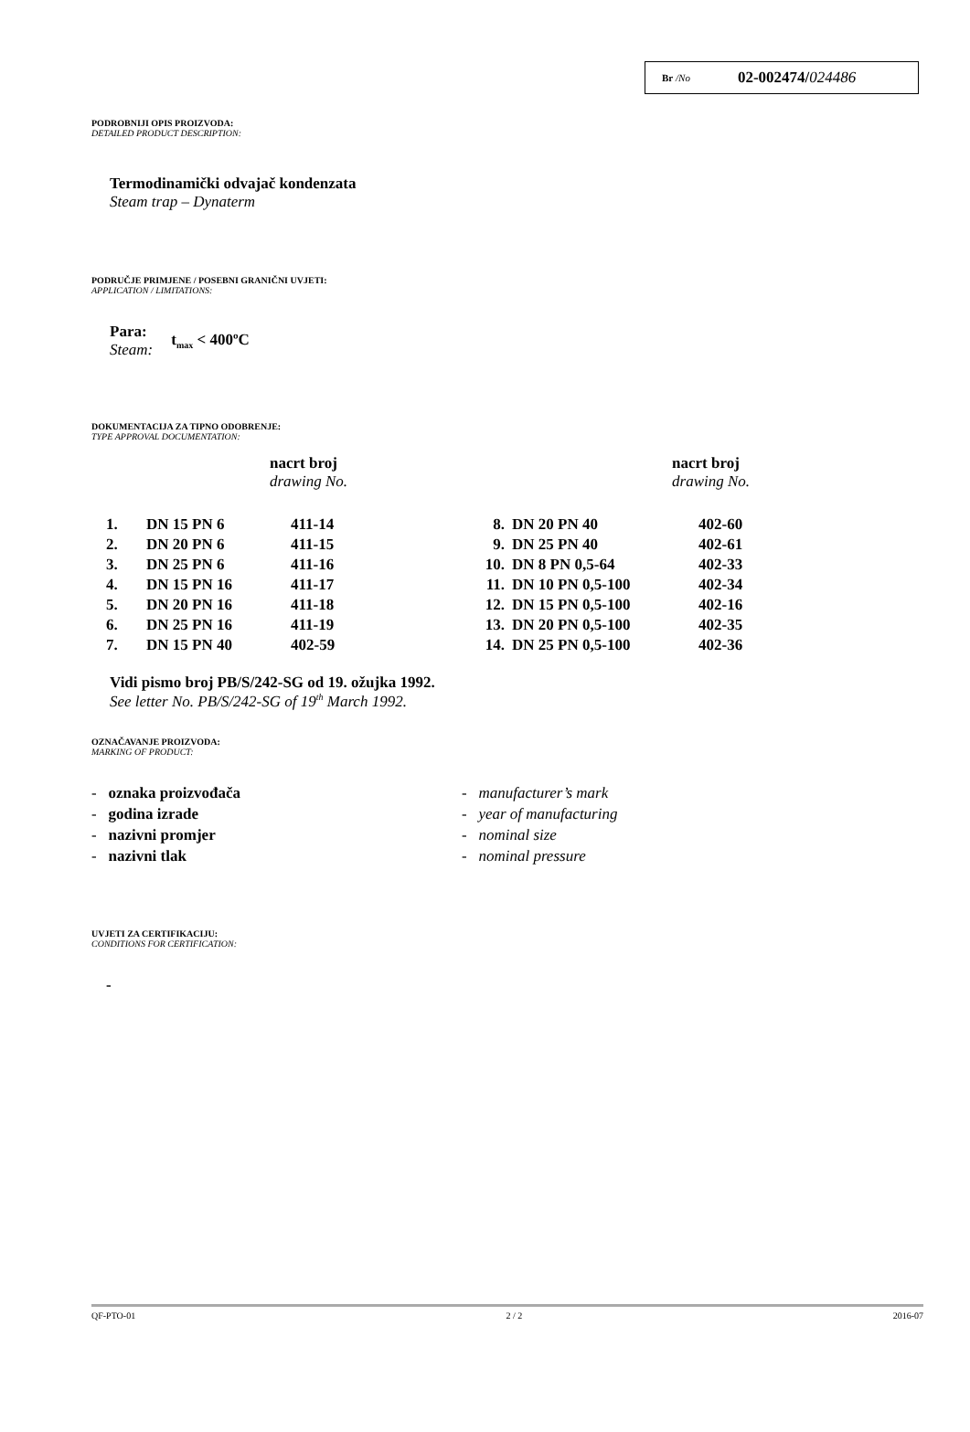Br /No 02-002474/024486
PODROBNIJI OPIS PROIZVODA:
DETAILED PRODUCT DESCRIPTION:
Termodinamički odvajač kondenzata
Steam trap – Dynaterm
PODRUČJE PRIMJENE / POSEBNI GRANIČNI UVJETI:
APPLICATION / LIMITATIONS:
Para:
Steam:
t<sub>max</sub> < 400ºC
DOKUMENTACIJA ZA TIPNO ODOBRENJE:
TYPE APPROVAL DOCUMENTATION:
nacrt broj
drawing No.
nacrt broj
drawing No.
| 1. | DN 15 PN 6 | 411-14 | 8. | DN 20 PN 40 | 402-60 |
| 2. | DN 20 PN 6 | 411-15 | 9. | DN 25 PN 40 | 402-61 |
| 3. | DN 25 PN 6 | 411-16 | 10. | DN 8 PN 0,5-64 | 402-33 |
| 4. | DN 15 PN 16 | 411-17 | 11. | DN 10 PN 0,5-100 | 402-34 |
| 5. | DN 20 PN 16 | 411-18 | 12. | DN 15 PN 0,5-100 | 402-16 |
| 6. | DN 25 PN 16 | 411-19 | 13. | DN 20 PN 0,5-100 | 402-35 |
| 7. | DN 15 PN 40 | 402-59 | 14. | DN 25 PN 0,5-100 | 402-36 |
Vidi pismo broj PB/S/242-SG od 19. ožujka 1992.
See letter No. PB/S/242-SG of 19<sup>th</sup> March 1992.
OZNAČAVANJE PROIZVODA:
MARKING OF PRODUCT:
- oznaka proizvođača
- godina izrade
- nazivni promjer
- nazivni tlak
- manufacturer’s mark
- year of manufacturing
- nominal size
- nominal pressure
UVJETI ZA CERTIFIKACIJU:
CONDITIONS FOR CERTIFICATION:
-
QF-PTO-01 2 / 2 2016-07